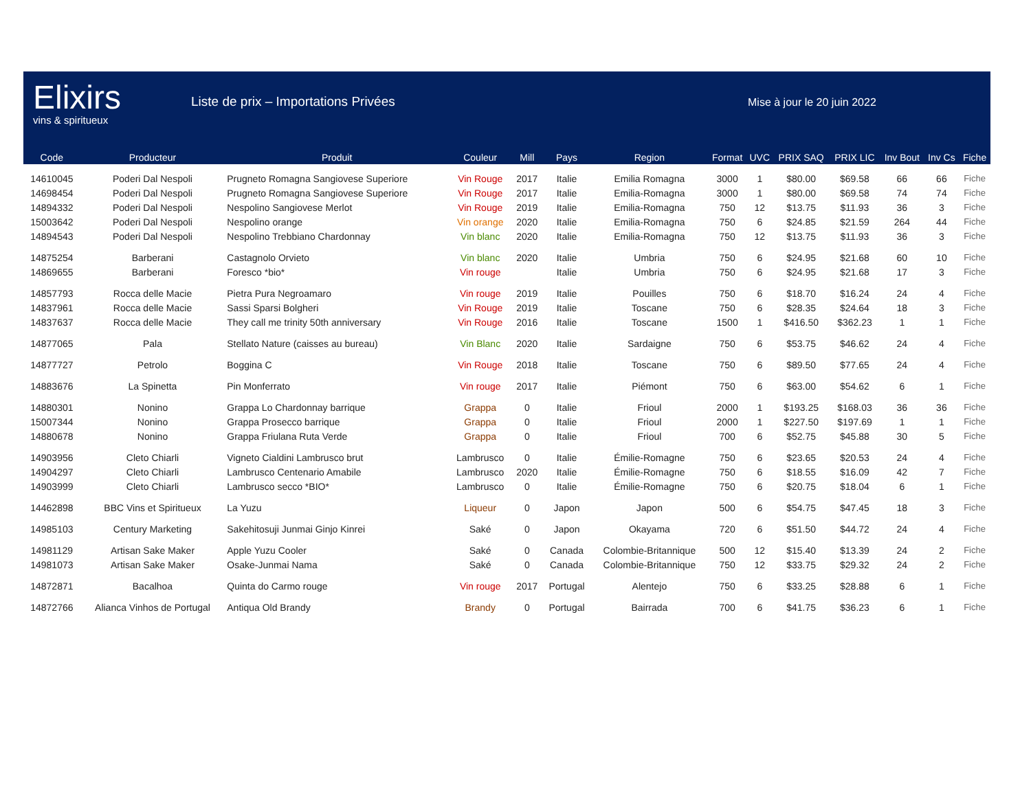Elixirs
vins & spiritueux
Liste de prix – Importations Privées
Mise à jour le 20 juin 2022
| Code | Producteur | Produit | Couleur | Mill | Pays | Region | Format | UVC | PRIX SAQ | PRIX LIC | Inv Bout | Inv Cs | Fiche |
| --- | --- | --- | --- | --- | --- | --- | --- | --- | --- | --- | --- | --- | --- |
| 14610045 | Poderi Dal Nespoli | Prugneto Romagna Sangiovese Superiore | Vin Rouge | 2017 | Italie | Emilia Romagna | 3000 | 1 | $80.00 | $69.58 | 66 | 66 | Fiche |
| 14698454 | Poderi Dal Nespoli | Prugneto Romagna Sangiovese Superiore | Vin Rouge | 2017 | Italie | Emilia-Romagna | 3000 | 1 | $80.00 | $69.58 | 74 | 74 | Fiche |
| 14894332 | Poderi Dal Nespoli | Nespolino Sangiovese Merlot | Vin Rouge | 2019 | Italie | Emilia-Romagna | 750 | 12 | $13.75 | $11.93 | 36 | 3 | Fiche |
| 15003642 | Poderi Dal Nespoli | Nespolino orange | Vin orange | 2020 | Italie | Emilia-Romagna | 750 | 6 | $24.85 | $21.59 | 264 | 44 | Fiche |
| 14894543 | Poderi Dal Nespoli | Nespolino Trebbiano Chardonnay | Vin blanc | 2020 | Italie | Emilia-Romagna | 750 | 12 | $13.75 | $11.93 | 36 | 3 | Fiche |
| 14875254 | Barberani | Castagnolo Orvieto | Vin blanc | 2020 | Italie | Umbria | 750 | 6 | $24.95 | $21.68 | 60 | 10 | Fiche |
| 14869655 | Barberani | Foresco *bio* | Vin rouge | | Italie | Umbria | 750 | 6 | $24.95 | $21.68 | 17 | 3 | Fiche |
| 14857793 | Rocca delle Macie | Pietra Pura Negroamaro | Vin rouge | 2019 | Italie | Pouilles | 750 | 6 | $18.70 | $16.24 | 24 | 4 | Fiche |
| 14837961 | Rocca delle Macie | Sassi Sparsi Bolgheri | Vin Rouge | 2019 | Italie | Toscane | 750 | 6 | $28.35 | $24.64 | 18 | 3 | Fiche |
| 14837637 | Rocca delle Macie | They call me trinity 50th anniversary | Vin Rouge | 2016 | Italie | Toscane | 1500 | 1 | $416.50 | $362.23 | 1 | 1 | Fiche |
| 14877065 | Pala | Stellato Nature (caisses au bureau) | Vin Blanc | 2020 | Italie | Sardaigne | 750 | 6 | $53.75 | $46.62 | 24 | 4 | Fiche |
| 14877727 | Petrolo | Boggina C | Vin Rouge | 2018 | Italie | Toscane | 750 | 6 | $89.50 | $77.65 | 24 | 4 | Fiche |
| 14883676 | La Spinetta | Pin Monferrato | Vin rouge | 2017 | Italie | Piémont | 750 | 6 | $63.00 | $54.62 | 6 | 1 | Fiche |
| 14880301 | Nonino | Grappa Lo Chardonnay barrique | Grappa | 0 | Italie | Frioul | 2000 | 1 | $193.25 | $168.03 | 36 | 36 | Fiche |
| 15007344 | Nonino | Grappa Prosecco barrique | Grappa | 0 | Italie | Frioul | 2000 | 1 | $227.50 | $197.69 | 1 | 1 | Fiche |
| 14880678 | Nonino | Grappa Friulana Ruta Verde | Grappa | 0 | Italie | Frioul | 700 | 6 | $52.75 | $45.88 | 30 | 5 | Fiche |
| 14903956 | Cleto Chiarli | Vigneto Cialdini Lambrusco brut | Lambrusco | 0 | Italie | Émilie-Romagne | 750 | 6 | $23.65 | $20.53 | 24 | 4 | Fiche |
| 14904297 | Cleto Chiarli | Lambrusco Centenario Amabile | Lambrusco | 2020 | Italie | Émilie-Romagne | 750 | 6 | $18.55 | $16.09 | 42 | 7 | Fiche |
| 14903999 | Cleto Chiarli | Lambrusco secco *BIO* | Lambrusco | 0 | Italie | Émilie-Romagne | 750 | 6 | $20.75 | $18.04 | 6 | 1 | Fiche |
| 14462898 | BBC Vins et Spiritueux | La Yuzu | Liqueur | 0 | Japon | Japon | 500 | 6 | $54.75 | $47.45 | 18 | 3 | Fiche |
| 14985103 | Century Marketing | Sakehitosuji Junmai Ginjo Kinrei | Saké | 0 | Japon | Okayama | 720 | 6 | $51.50 | $44.72 | 24 | 4 | Fiche |
| 14981129 | Artisan Sake Maker | Apple Yuzu Cooler | Saké | 0 | Canada | Colombie-Britannique | 500 | 12 | $15.40 | $13.39 | 24 | 2 | Fiche |
| 14981073 | Artisan Sake Maker | Osake-Junmai Nama | Saké | 0 | Canada | Colombie-Britannique | 750 | 12 | $33.75 | $29.32 | 24 | 2 | Fiche |
| 14872871 | Bacalhoa | Quinta do Carmo rouge | Vin rouge | 2017 | Portugal | Alentejo | 750 | 6 | $33.25 | $28.88 | 6 | 1 | Fiche |
| 14872766 | Alianca Vinhos de Portugal | Antiqua Old Brandy | Brandy | 0 | Portugal | Bairrada | 700 | 6 | $41.75 | $36.23 | 6 | 1 | Fiche |